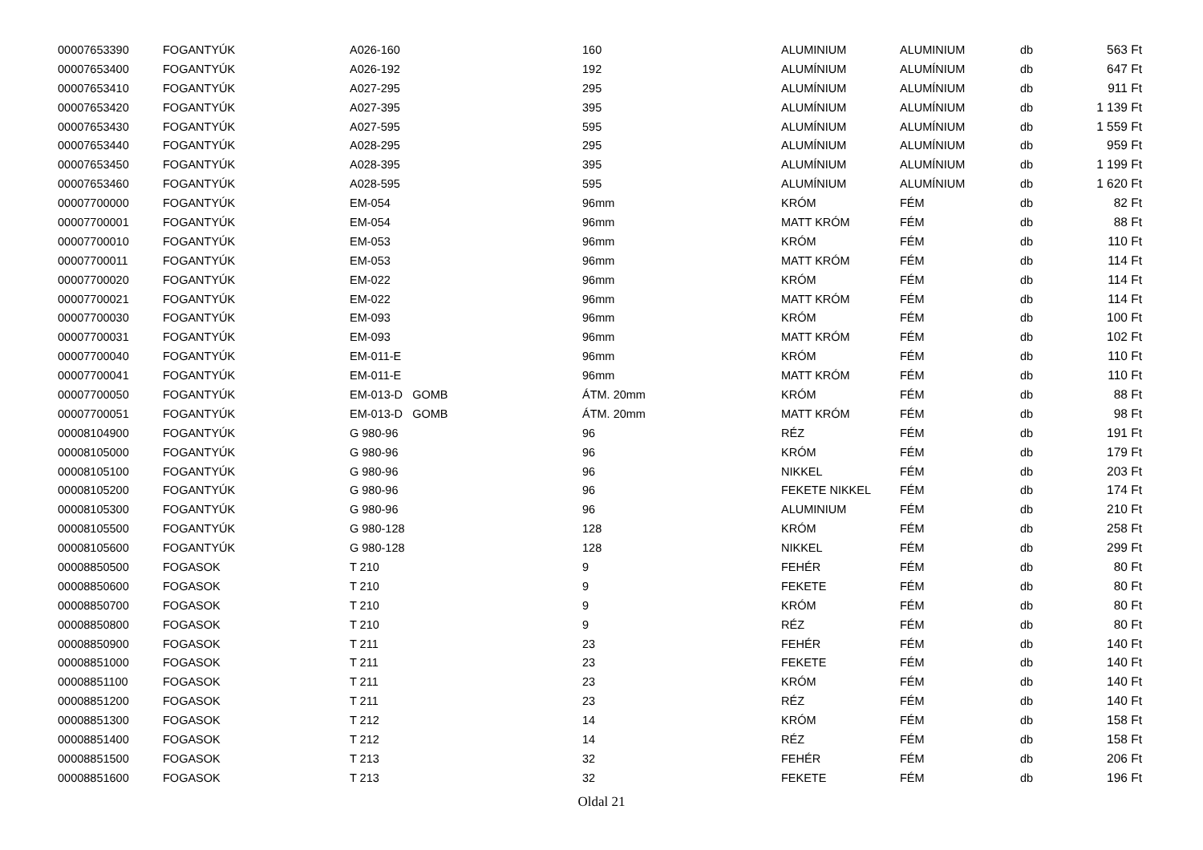| 00007653390 | FOGANTYÚK | A026-160 | 160 | ALUMINIUM | ALUMINIUM | db | 563 Ft |
| 00007653400 | FOGANTYÚK | A026-192 | 192 | ALUMÍNIUM | ALUMÍNIUM | db | 647 Ft |
| 00007653410 | FOGANTYÚK | A027-295 | 295 | ALUMÍNIUM | ALUMÍNIUM | db | 911 Ft |
| 00007653420 | FOGANTYÚK | A027-395 | 395 | ALUMÍNIUM | ALUMÍNIUM | db | 1 139 Ft |
| 00007653430 | FOGANTYÚK | A027-595 | 595 | ALUMÍNIUM | ALUMÍNIUM | db | 1 559 Ft |
| 00007653440 | FOGANTYÚK | A028-295 | 295 | ALUMÍNIUM | ALUMÍNIUM | db | 959 Ft |
| 00007653450 | FOGANTYÚK | A028-395 | 395 | ALUMÍNIUM | ALUMÍNIUM | db | 1 199 Ft |
| 00007653460 | FOGANTYÚK | A028-595 | 595 | ALUMÍNIUM | ALUMÍNIUM | db | 1 620 Ft |
| 00007700000 | FOGANTYÚK | EM-054 | 96mm | KRÓM | FÉM | db | 82 Ft |
| 00007700001 | FOGANTYÚK | EM-054 | 96mm | MATT KRÓM | FÉM | db | 88 Ft |
| 00007700010 | FOGANTYÚK | EM-053 | 96mm | KRÓM | FÉM | db | 110 Ft |
| 00007700011 | FOGANTYÚK | EM-053 | 96mm | MATT KRÓM | FÉM | db | 114 Ft |
| 00007700020 | FOGANTYÚK | EM-022 | 96mm | KRÓM | FÉM | db | 114 Ft |
| 00007700021 | FOGANTYÚK | EM-022 | 96mm | MATT KRÓM | FÉM | db | 114 Ft |
| 00007700030 | FOGANTYÚK | EM-093 | 96mm | KRÓM | FÉM | db | 100 Ft |
| 00007700031 | FOGANTYÚK | EM-093 | 96mm | MATT KRÓM | FÉM | db | 102 Ft |
| 00007700040 | FOGANTYÚK | EM-011-E | 96mm | KRÓM | FÉM | db | 110 Ft |
| 00007700041 | FOGANTYÚK | EM-011-E | 96mm | MATT KRÓM | FÉM | db | 110 Ft |
| 00007700050 | FOGANTYÚK | EM-013-D GOMB | ÁTM. 20mm | KRÓM | FÉM | db | 88 Ft |
| 00007700051 | FOGANTYÚK | EM-013-D GOMB | ÁTM. 20mm | MATT KRÓM | FÉM | db | 98 Ft |
| 00008104900 | FOGANTYÚK | G 980-96 | 96 | RÉZ | FÉM | db | 191 Ft |
| 00008105000 | FOGANTYÚK | G 980-96 | 96 | KRÓM | FÉM | db | 179 Ft |
| 00008105100 | FOGANTYÚK | G 980-96 | 96 | NIKKEL | FÉM | db | 203 Ft |
| 00008105200 | FOGANTYÚK | G 980-96 | 96 | FEKETE NIKKEL | FÉM | db | 174 Ft |
| 00008105300 | FOGANTYÚK | G 980-96 | 96 | ALUMINIUM | FÉM | db | 210 Ft |
| 00008105500 | FOGANTYÚK | G 980-128 | 128 | KRÓM | FÉM | db | 258 Ft |
| 00008105600 | FOGANTYÚK | G 980-128 | 128 | NIKKEL | FÉM | db | 299 Ft |
| 00008850500 | FOGASOK | T 210 | 9 | FEHÉR | FÉM | db | 80 Ft |
| 00008850600 | FOGASOK | T 210 | 9 | FEKETE | FÉM | db | 80 Ft |
| 00008850700 | FOGASOK | T 210 | 9 | KRÓM | FÉM | db | 80 Ft |
| 00008850800 | FOGASOK | T 210 | 9 | RÉZ | FÉM | db | 80 Ft |
| 00008850900 | FOGASOK | T 211 | 23 | FEHÉR | FÉM | db | 140 Ft |
| 00008851000 | FOGASOK | T 211 | 23 | FEKETE | FÉM | db | 140 Ft |
| 00008851100 | FOGASOK | T 211 | 23 | KRÓM | FÉM | db | 140 Ft |
| 00008851200 | FOGASOK | T 211 | 23 | RÉZ | FÉM | db | 140 Ft |
| 00008851300 | FOGASOK | T 212 | 14 | KRÓM | FÉM | db | 158 Ft |
| 00008851400 | FOGASOK | T 212 | 14 | RÉZ | FÉM | db | 158 Ft |
| 00008851500 | FOGASOK | T 213 | 32 | FEHÉR | FÉM | db | 206 Ft |
| 00008851600 | FOGASOK | T 213 | 32 | FEKETE | FÉM | db | 196 Ft |
Oldal 21